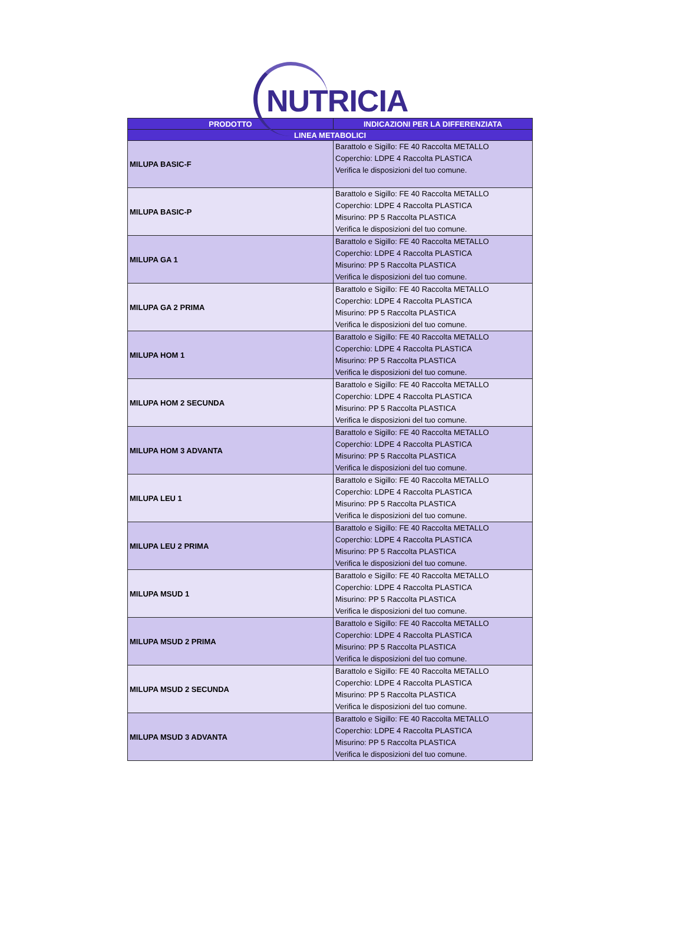NUTRICIA
| PRODOTTO | INDICAZIONI PER LA DIFFERENZIATA |
| --- | --- |
| LINEA METABOLICI | |
| MILUPA BASIC-F | Barattolo e Sigillo: FE 40 Raccolta METALLO Coperchio: LDPE 4 Raccolta PLASTICA Verifica le disposizioni del tuo comune. |
| MILUPA BASIC-P | Barattolo e Sigillo: FE 40 Raccolta METALLO Coperchio: LDPE 4 Raccolta PLASTICA Misurino: PP 5 Raccolta PLASTICA Verifica le disposizioni del tuo comune. |
| MILUPA GA 1 | Barattolo e Sigillo: FE 40 Raccolta METALLO Coperchio: LDPE 4 Raccolta PLASTICA Misurino: PP 5 Raccolta PLASTICA Verifica le disposizioni del tuo comune. |
| MILUPA GA 2 PRIMA | Barattolo e Sigillo: FE 40 Raccolta METALLO Coperchio: LDPE 4 Raccolta PLASTICA Misurino: PP 5 Raccolta PLASTICA Verifica le disposizioni del tuo comune. |
| MILUPA HOM 1 | Barattolo e Sigillo: FE 40 Raccolta METALLO Coperchio: LDPE 4 Raccolta PLASTICA Misurino: PP 5 Raccolta PLASTICA Verifica le disposizioni del tuo comune. |
| MILUPA HOM 2 SECUNDA | Barattolo e Sigillo: FE 40 Raccolta METALLO Coperchio: LDPE 4 Raccolta PLASTICA Misurino: PP 5 Raccolta PLASTICA Verifica le disposizioni del tuo comune. |
| MILUPA HOM 3 ADVANTA | Barattolo e Sigillo: FE 40 Raccolta METALLO Coperchio: LDPE 4 Raccolta PLASTICA Misurino: PP 5 Raccolta PLASTICA Verifica le disposizioni del tuo comune. |
| MILUPA LEU 1 | Barattolo e Sigillo: FE 40 Raccolta METALLO Coperchio: LDPE 4 Raccolta PLASTICA Misurino: PP 5 Raccolta PLASTICA Verifica le disposizioni del tuo comune. |
| MILUPA LEU 2 PRIMA | Barattolo e Sigillo: FE 40 Raccolta METALLO Coperchio: LDPE 4 Raccolta PLASTICA Misurino: PP 5 Raccolta PLASTICA Verifica le disposizioni del tuo comune. |
| MILUPA MSUD 1 | Barattolo e Sigillo: FE 40 Raccolta METALLO Coperchio: LDPE 4 Raccolta PLASTICA Misurino: PP 5 Raccolta PLASTICA Verifica le disposizioni del tuo comune. |
| MILUPA MSUD 2 PRIMA | Barattolo e Sigillo: FE 40 Raccolta METALLO Coperchio: LDPE 4 Raccolta PLASTICA Misurino: PP 5 Raccolta PLASTICA Verifica le disposizioni del tuo comune. |
| MILUPA MSUD 2 SECUNDA | Barattolo e Sigillo: FE 40 Raccolta METALLO Coperchio: LDPE 4 Raccolta PLASTICA Misurino: PP 5 Raccolta PLASTICA Verifica le disposizioni del tuo comune. |
| MILUPA MSUD 3 ADVANTA | Barattolo e Sigillo: FE 40 Raccolta METALLO Coperchio: LDPE 4 Raccolta PLASTICA Misurino: PP 5 Raccolta PLASTICA Verifica le disposizioni del tuo comune. |